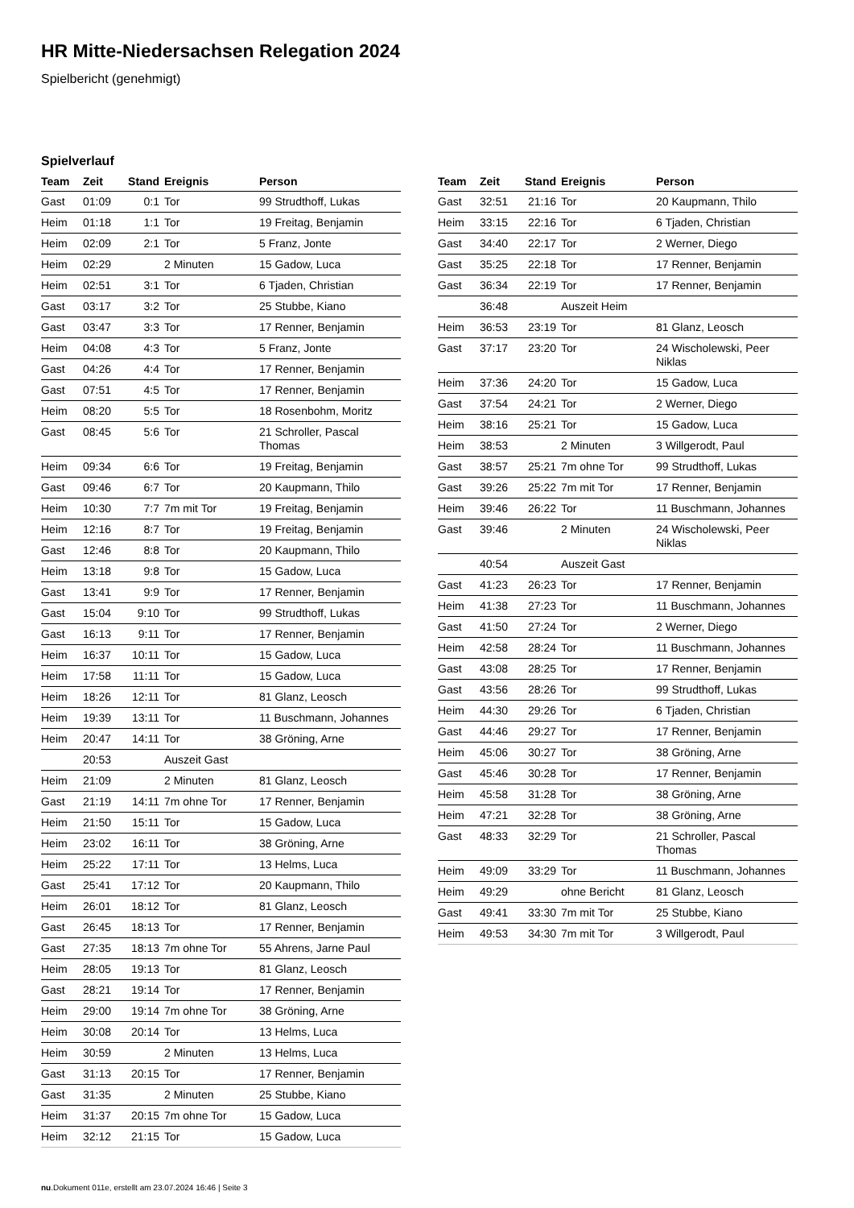HR Mitte-Niedersachsen Relegation 2024
Spielbericht (genehmigt)
Spielverlauf
| Team | Zeit | Stand | Ereignis | Person |
| --- | --- | --- | --- | --- |
| Gast | 01:09 | 0:1 | Tor | 99 Strudthoff, Lukas |
| Heim | 01:18 | 1:1 | Tor | 19 Freitag, Benjamin |
| Heim | 02:09 | 2:1 | Tor | 5 Franz, Jonte |
| Heim | 02:29 | | 2 Minuten | 15 Gadow, Luca |
| Heim | 02:51 | 3:1 | Tor | 6 Tjaden, Christian |
| Gast | 03:17 | 3:2 | Tor | 25 Stubbe, Kiano |
| Gast | 03:47 | 3:3 | Tor | 17 Renner, Benjamin |
| Heim | 04:08 | 4:3 | Tor | 5 Franz, Jonte |
| Gast | 04:26 | 4:4 | Tor | 17 Renner, Benjamin |
| Gast | 07:51 | 4:5 | Tor | 17 Renner, Benjamin |
| Heim | 08:20 | 5:5 | Tor | 18 Rosenbohm, Moritz |
| Gast | 08:45 | 5:6 | Tor | 21 Schroller, Pascal Thomas |
| Heim | 09:34 | 6:6 | Tor | 19 Freitag, Benjamin |
| Gast | 09:46 | 6:7 | Tor | 20 Kaupmann, Thilo |
| Heim | 10:30 | 7:7 | 7m mit Tor | 19 Freitag, Benjamin |
| Heim | 12:16 | 8:7 | Tor | 19 Freitag, Benjamin |
| Gast | 12:46 | 8:8 | Tor | 20 Kaupmann, Thilo |
| Heim | 13:18 | 9:8 | Tor | 15 Gadow, Luca |
| Gast | 13:41 | 9:9 | Tor | 17 Renner, Benjamin |
| Gast | 15:04 | 9:10 | Tor | 99 Strudthoff, Lukas |
| Gast | 16:13 | 9:11 | Tor | 17 Renner, Benjamin |
| Heim | 16:37 | 10:11 | Tor | 15 Gadow, Luca |
| Heim | 17:58 | 11:11 | Tor | 15 Gadow, Luca |
| Heim | 18:26 | 12:11 | Tor | 81 Glanz, Leosch |
| Heim | 19:39 | 13:11 | Tor | 11 Buschmann, Johannes |
| Heim | 20:47 | 14:11 | Tor | 38 Gröning, Arne |
| | 20:53 | | Auszeit Gast | |
| Heim | 21:09 | | 2 Minuten | 81 Glanz, Leosch |
| Gast | 21:19 | 14:11 | 7m ohne Tor | 17 Renner, Benjamin |
| Heim | 21:50 | 15:11 | Tor | 15 Gadow, Luca |
| Heim | 23:02 | 16:11 | Tor | 38 Gröning, Arne |
| Heim | 25:22 | 17:11 | Tor | 13 Helms, Luca |
| Gast | 25:41 | 17:12 | Tor | 20 Kaupmann, Thilo |
| Heim | 26:01 | 18:12 | Tor | 81 Glanz, Leosch |
| Gast | 26:45 | 18:13 | Tor | 17 Renner, Benjamin |
| Gast | 27:35 | 18:13 | 7m ohne Tor | 55 Ahrens, Jarne Paul |
| Heim | 28:05 | 19:13 | Tor | 81 Glanz, Leosch |
| Gast | 28:21 | 19:14 | Tor | 17 Renner, Benjamin |
| Heim | 29:00 | 19:14 | 7m ohne Tor | 38 Gröning, Arne |
| Heim | 30:08 | 20:14 | Tor | 13 Helms, Luca |
| Heim | 30:59 | | 2 Minuten | 13 Helms, Luca |
| Gast | 31:13 | 20:15 | Tor | 17 Renner, Benjamin |
| Gast | 31:35 | | 2 Minuten | 25 Stubbe, Kiano |
| Heim | 31:37 | 20:15 | 7m ohne Tor | 15 Gadow, Luca |
| Heim | 32:12 | 21:15 | Tor | 15 Gadow, Luca |
| Team | Zeit | Stand | Ereignis | Person |
| --- | --- | --- | --- | --- |
| Gast | 32:51 | 21:16 | Tor | 20 Kaupmann, Thilo |
| Heim | 33:15 | 22:16 | Tor | 6 Tjaden, Christian |
| Gast | 34:40 | 22:17 | Tor | 2 Werner, Diego |
| Gast | 35:25 | 22:18 | Tor | 17 Renner, Benjamin |
| Gast | 36:34 | 22:19 | Tor | 17 Renner, Benjamin |
| | 36:48 | | Auszeit Heim | |
| Heim | 36:53 | 23:19 | Tor | 81 Glanz, Leosch |
| Gast | 37:17 | 23:20 | Tor | 24 Wischolewski, Peer Niklas |
| Heim | 37:36 | 24:20 | Tor | 15 Gadow, Luca |
| Gast | 37:54 | 24:21 | Tor | 2 Werner, Diego |
| Heim | 38:16 | 25:21 | Tor | 15 Gadow, Luca |
| Heim | 38:53 | | 2 Minuten | 3 Willgerodt, Paul |
| Gast | 38:57 | 25:21 | 7m ohne Tor | 99 Strudthoff, Lukas |
| Gast | 39:26 | 25:22 | 7m mit Tor | 17 Renner, Benjamin |
| Heim | 39:46 | 26:22 | Tor | 11 Buschmann, Johannes |
| Gast | 39:46 | | 2 Minuten | 24 Wischolewski, Peer Niklas |
| | 40:54 | | Auszeit Gast | |
| Gast | 41:23 | 26:23 | Tor | 17 Renner, Benjamin |
| Heim | 41:38 | 27:23 | Tor | 11 Buschmann, Johannes |
| Gast | 41:50 | 27:24 | Tor | 2 Werner, Diego |
| Heim | 42:58 | 28:24 | Tor | 11 Buschmann, Johannes |
| Gast | 43:08 | 28:25 | Tor | 17 Renner, Benjamin |
| Gast | 43:56 | 28:26 | Tor | 99 Strudthoff, Lukas |
| Heim | 44:30 | 29:26 | Tor | 6 Tjaden, Christian |
| Gast | 44:46 | 29:27 | Tor | 17 Renner, Benjamin |
| Heim | 45:06 | 30:27 | Tor | 38 Gröning, Arne |
| Gast | 45:46 | 30:28 | Tor | 17 Renner, Benjamin |
| Heim | 45:58 | 31:28 | Tor | 38 Gröning, Arne |
| Heim | 47:21 | 32:28 | Tor | 38 Gröning, Arne |
| Gast | 48:33 | 32:29 | Tor | 21 Schroller, Pascal Thomas |
| Heim | 49:09 | 33:29 | Tor | 11 Buschmann, Johannes |
| Heim | 49:29 | | ohne Bericht | 81 Glanz, Leosch |
| Gast | 49:41 | 33:30 | 7m mit Tor | 25 Stubbe, Kiano |
| Heim | 49:53 | 34:30 | 7m mit Tor | 3 Willgerodt, Paul |
nu.Dokument 011e, erstellt am 23.07.2024 16:46 | Seite 3